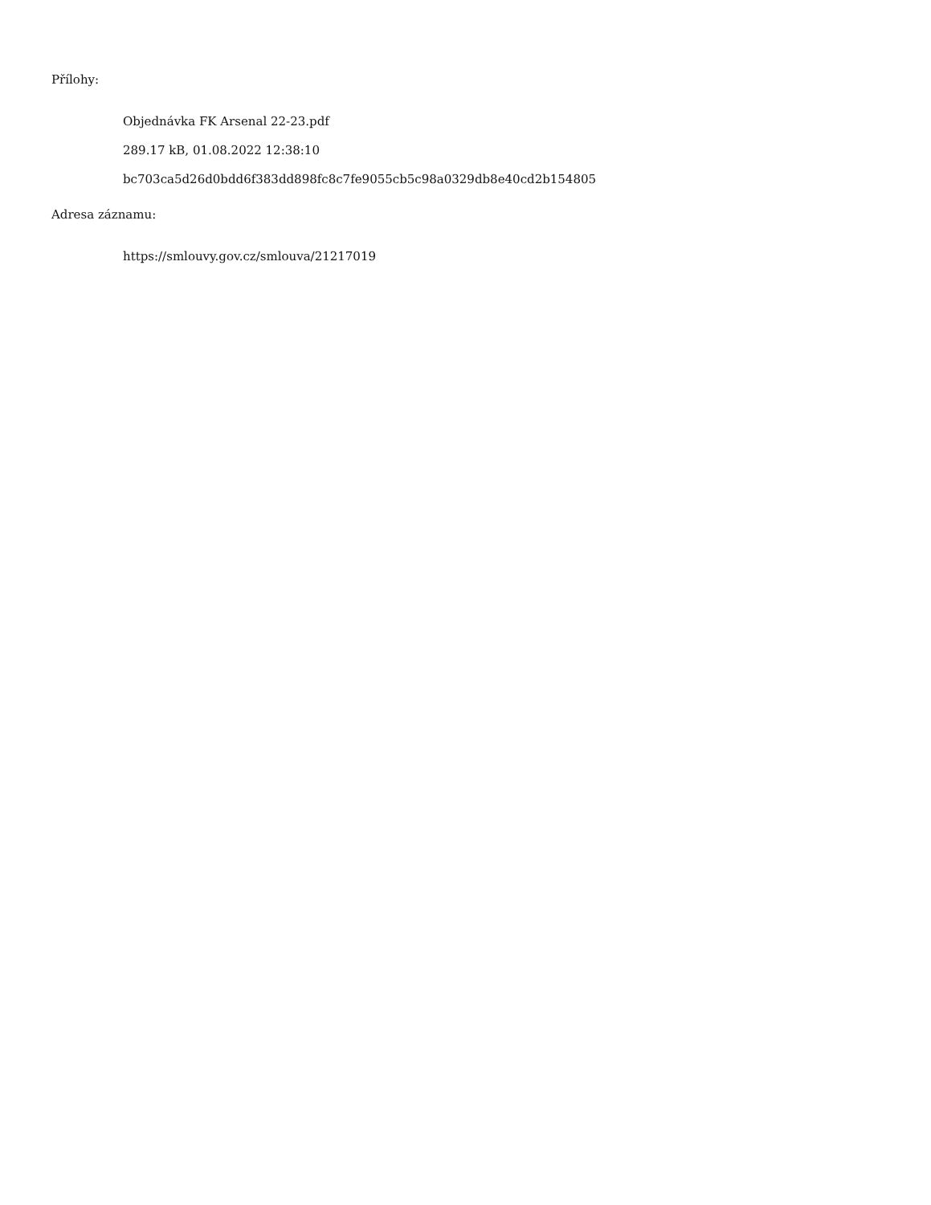Přílohy:
Objednávka FK Arsenal 22-23.pdf
289.17 kB, 01.08.2022 12:38:10
bc703ca5d26d0bdd6f383dd898fc8c7fe9055cb5c98a0329db8e40cd2b154805
Adresa záznamu:
https://smlouvy.gov.cz/smlouva/21217019